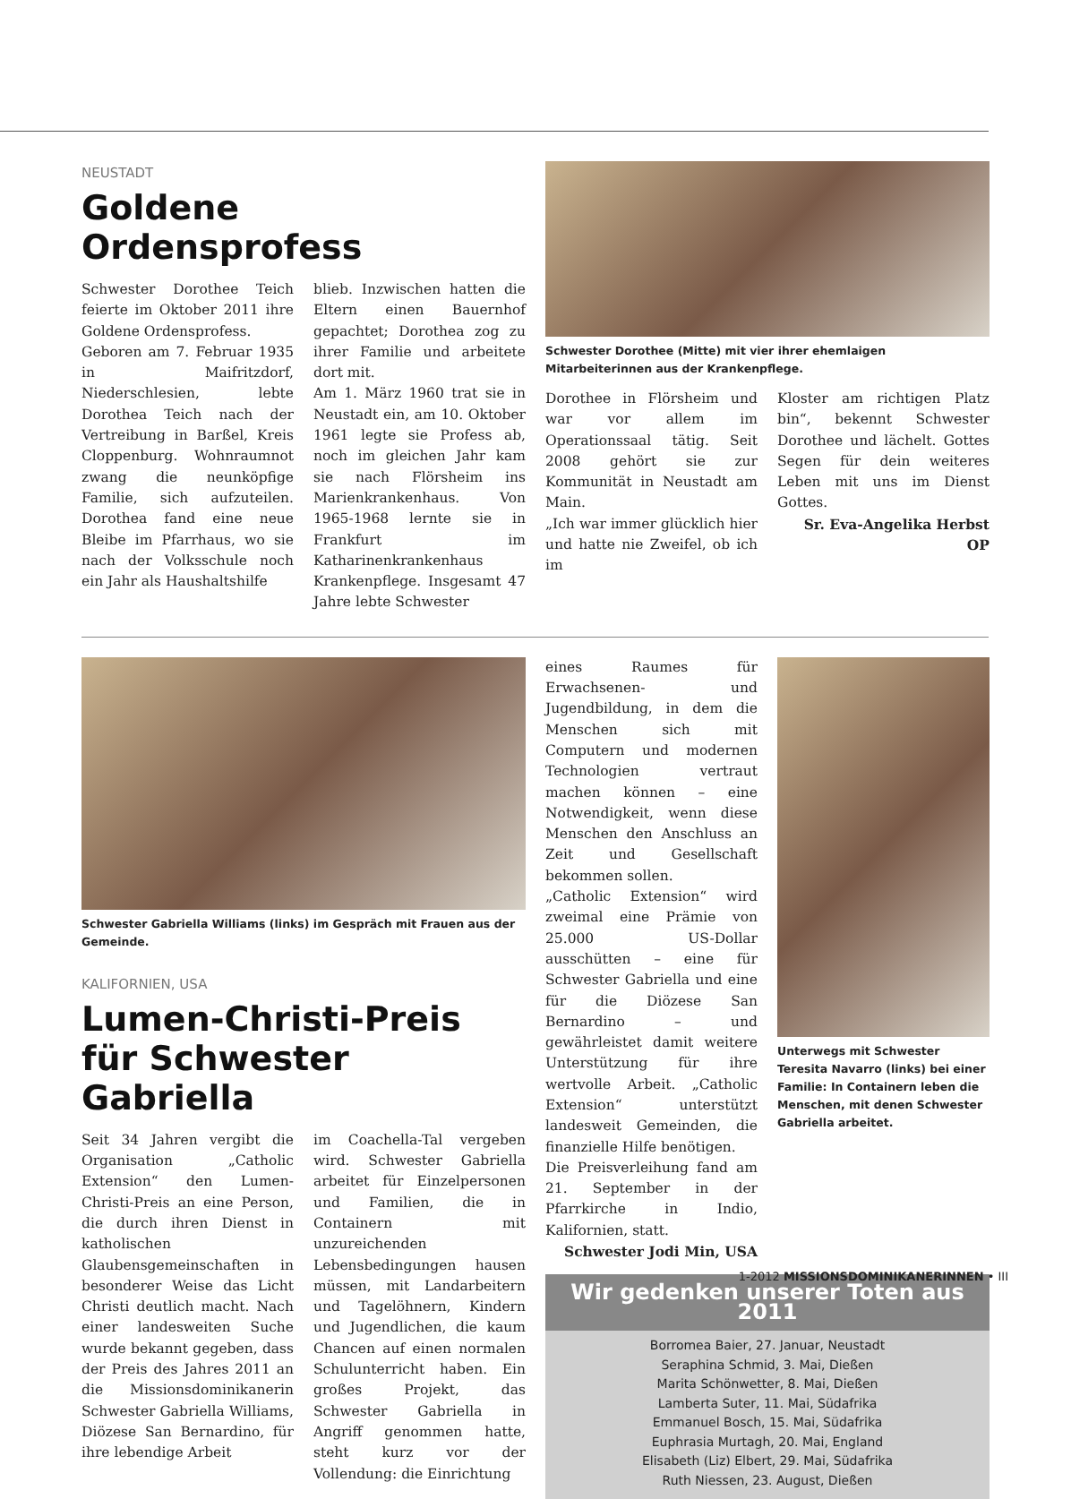NEUSTADT
Goldene Ordensprofess
Schwester Dorothee Teich feierte im Oktober 2011 ihre Goldene Ordensprofess.
Geboren am 7. Februar 1935 in Maifritzdorf, Niederschlesien, lebte Dorothea Teich nach der Vertreibung in Barßel, Kreis Cloppenburg. Wohnraumnot zwang die neunköpfige Familie, sich aufzuteilen. Dorothea fand eine neue Bleibe im Pfarrhaus, wo sie nach der Volksschule noch ein Jahr als Haushaltshilfe
blieb. Inzwischen hatten die Eltern einen Bauernhof gepachtet; Dorothea zog zu ihrer Familie und arbeitete dort mit.
Am 1. März 1960 trat sie in Neustadt ein, am 10. Oktober 1961 legte sie Profess ab, noch im gleichen Jahr kam sie nach Flörsheim ins Marienkrankenhaus. Von 1965-1968 lernte sie in Frankfurt im Katharinenkrankenhaus Krankenpflege. Insgesamt 47 Jahre lebte Schwester
Schwester Dorothee (Mitte) mit vier ihrer ehemlaigen Mitarbeiterinnen aus der Krankenpflege.
Dorothee in Flörsheim und war vor allem im Operationssaal tätig. Seit 2008 gehört sie zur Kommunität in Neustadt am Main.
„Ich war immer glücklich hier und hatte nie Zweifel, ob ich im
Kloster am richtigen Platz bin“, bekennt Schwester Dorothee und lächelt. Gottes Segen für dein weiteres Leben mit uns im Dienst Gottes.
Sr. Eva-Angelika Herbst OP
Schwester Gabriella Williams (links) im Gespräch mit Frauen aus der Gemeinde.
KALIFORNIEN, USA
Lumen-Christi-Preis
für Schwester Gabriella
Seit 34 Jahren vergibt die Organisation „Catholic Extension“ den Lumen-Christi-Preis an eine Person, die durch ihren Dienst in katholischen Glaubensgemeinschaften in besonderer Weise das Licht Christi deutlich macht. Nach einer landesweiten Suche wurde bekannt gegeben, dass der Preis des Jahres 2011 an die Missionsdominikanerin Schwester Gabriella Williams, Diözese San Bernardino, für ihre lebendige Arbeit
im Coachella-Tal vergeben wird. Schwester Gabriella arbeitet für Einzelpersonen und Familien, die in Containern mit unzureichenden Lebensbedingungen hausen müssen, mit Landarbeitern und Tagelöhnern, Kindern und Jugendlichen, die kaum Chancen auf einen normalen Schulunterricht haben. Ein großes Projekt, das Schwester Gabriella in Angriff genommen hatte, steht kurz vor der Vollendung: die Einrichtung
eines Raumes für Erwachsenen- und Jugendbildung, in dem die Menschen sich mit Computern und modernen Technologien vertraut machen können – eine Notwendigkeit, wenn diese Menschen den Anschluss an Zeit und Gesellschaft bekommen sollen.
„Catholic Extension“ wird zweimal eine Prämie von 25.000 US-Dollar ausschütten – eine für Schwester Gabriella und eine für die Diözese San Bernardino – und gewährleistet damit weitere Unterstützung für ihre wertvolle Arbeit. „Catholic Extension“ unterstützt landesweit Gemeinden, die finanzielle Hilfe benötigen.
Die Preisverleihung fand am 21. September in der Pfarrkirche in Indio, Kalifornien, statt.
Schwester Jodi Min, USA
Unterwegs mit Schwester Teresita Navarro (links) bei einer Familie: In Containern leben die Menschen, mit denen Schwester Gabriella arbeitet.
Wir gedenken unserer Toten aus 2011
Borromea Baier, 27. Januar, Neustadt
Seraphina Schmid, 3. Mai, Dießen
Marita Schönwetter, 8. Mai, Dießen
Lamberta Suter, 11. Mai, Südafrika
Emmanuel Bosch, 15. Mai, Südafrika
Euphrasia Murtagh, 20. Mai, England
Elisabeth (Liz) Elbert, 29. Mai, Südafrika
Ruth Niessen, 23. August, Dießen
1-2012 MISSIONSDOMINIKANERINNEN • III